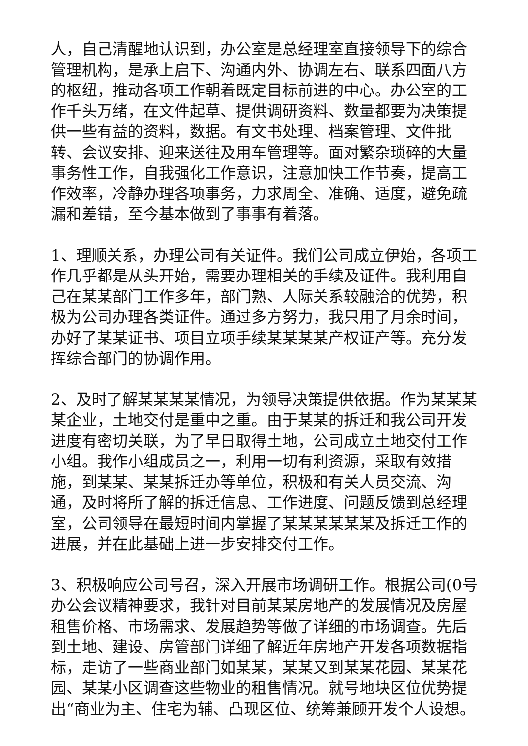人，自己清醒地认识到，办公室是总经理室直接领导下的综合管理机构，是承上启下、沟通内外、协调左右、联系四面八方的枢纽，推动各项工作朝着既定目标前进的中心。办公室的工作千头万绪，在文件起草、提供调研资料、数量都要为决策提供一些有益的资料，数据。有文书处理、档案管理、文件批转、会议安排、迎来送往及用车管理等。面对繁杂琐碎的大量事务性工作，自我强化工作意识，注意加快工作节奏，提高工作效率，冷静办理各项事务，力求周全、准确、适度，避免疏漏和差错，至今基本做到了事事有着落。
1、理顺关系，办理公司有关证件。我们公司成立伊始，各项工作几乎都是从头开始，需要办理相关的手续及证件。我利用自己在某某部门工作多年，部门熟、人际关系较融洽的优势，积极为公司办理各类证件。通过多方努力，我只用了月余时间，办好了某某证书、项目立项手续某某某某产权证产等。充分发挥综合部门的协调作用。
2、及时了解某某某某情况，为领导决策提供依据。作为某某某某企业，土地交付是重中之重。由于某某的拆迁和我公司开发进度有密切关联，为了早日取得土地，公司成立土地交付工作小组。我作小组成员之一，利用一切有利资源，采取有效措施，到某某、某某拆迁办等单位，积极和有关人员交流、沟通，及时将所了解的拆迁信息、工作进度、问题反馈到总经理室，公司领导在最短时间内掌握了某某某某某某及拆迁工作的进展，并在此基础上进一步安排交付工作。
3、积极响应公司号召，深入开展市场调研工作。根据公司(0号办公会议精神要求，我针对目前某某房地产的发展情况及房屋租售价格、市场需求、发展趋势等做了详细的市场调查。先后到土地、建设、房管部门详细了解近年房地产开发各项数据指标，走访了一些商业部门如某某，某某又到某某花园、某某花园、某某小区调查这些物业的租售情况。就号地块区位优势提出“商业为主、住宅为辅、凸现区位、统筹兼顾开发个人设想。